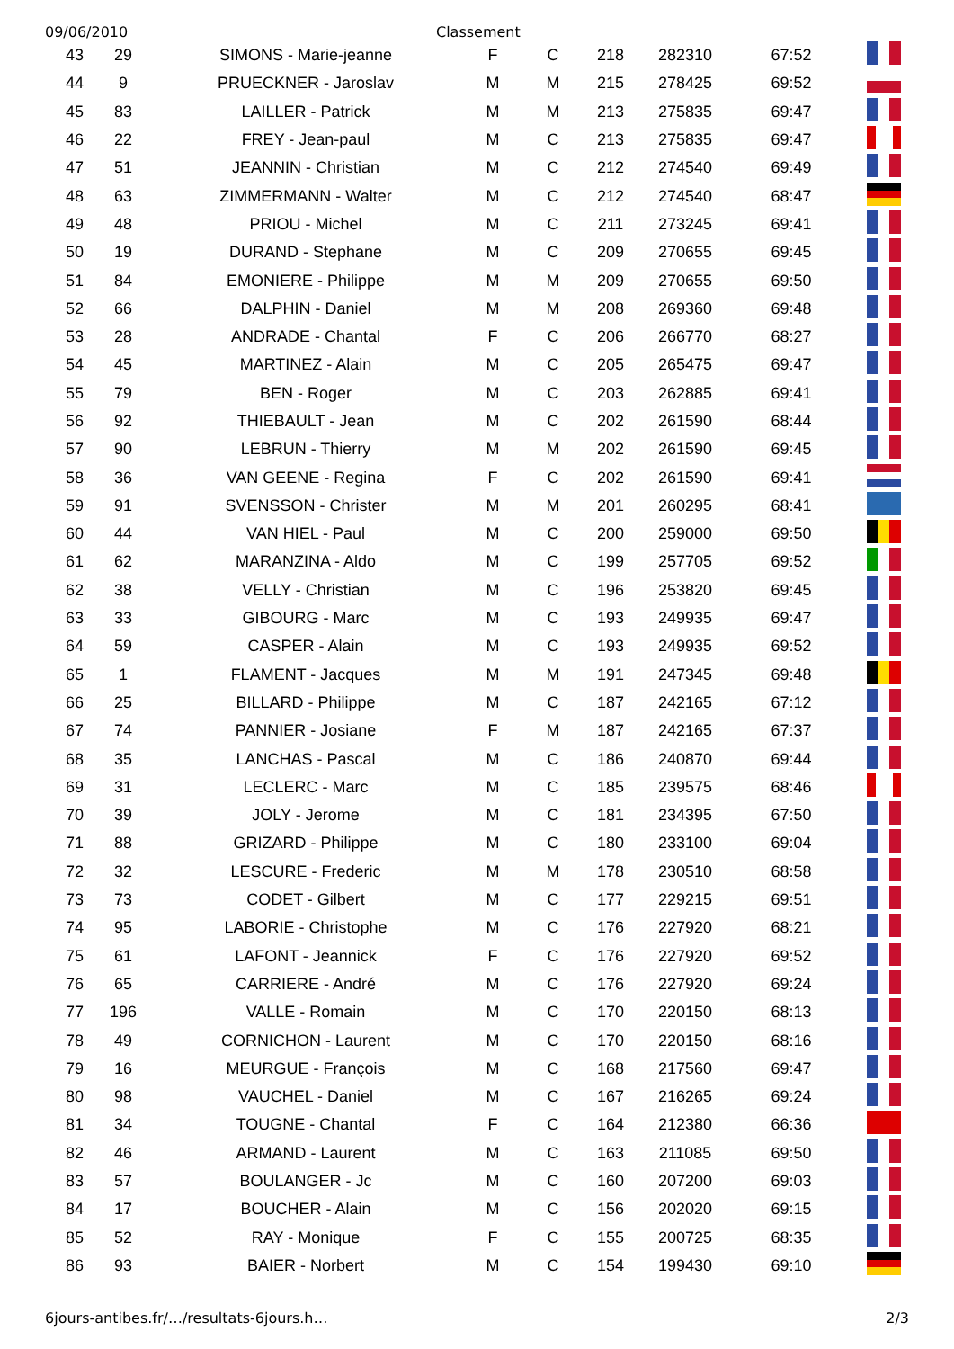09/06/2010 Classement
| 43 | 29 | SIMONS - Marie-jeanne | F | C | 218 | 282310 | 67:52 | |
| 44 | 9 | PRUECKNER - Jaroslav | M | M | 215 | 278425 | 69:52 | |
| 45 | 83 | LAILLER - Patrick | M | M | 213 | 275835 | 69:47 | |
| 46 | 22 | FREY - Jean-paul | M | C | 213 | 275835 | 69:47 | |
| 47 | 51 | JEANNIN - Christian | M | C | 212 | 274540 | 69:49 | |
| 48 | 63 | ZIMMERMANN - Walter | M | C | 212 | 274540 | 68:47 | |
| 49 | 48 | PRIOU - Michel | M | C | 211 | 273245 | 69:41 | |
| 50 | 19 | DURAND - Stephane | M | C | 209 | 270655 | 69:45 | |
| 51 | 84 | EMONIERE - Philippe | M | M | 209 | 270655 | 69:50 | |
| 52 | 66 | DALPHIN - Daniel | M | M | 208 | 269360 | 69:48 | |
| 53 | 28 | ANDRADE - Chantal | F | C | 206 | 266770 | 68:27 | |
| 54 | 45 | MARTINEZ - Alain | M | C | 205 | 265475 | 69:47 | |
| 55 | 79 | BEN - Roger | M | C | 203 | 262885 | 69:41 | |
| 56 | 92 | THIEBAULT - Jean | M | C | 202 | 261590 | 68:44 | |
| 57 | 90 | LEBRUN - Thierry | M | M | 202 | 261590 | 69:45 | |
| 58 | 36 | VAN GEENE - Regina | F | C | 202 | 261590 | 69:41 | |
| 59 | 91 | SVENSSON - Christer | M | M | 201 | 260295 | 68:41 | |
| 60 | 44 | VAN HIEL - Paul | M | C | 200 | 259000 | 69:50 | |
| 61 | 62 | MARANZINA - Aldo | M | C | 199 | 257705 | 69:52 | |
| 62 | 38 | VELLY - Christian | M | C | 196 | 253820 | 69:45 | |
| 63 | 33 | GIBOURG - Marc | M | C | 193 | 249935 | 69:47 | |
| 64 | 59 | CASPER - Alain | M | C | 193 | 249935 | 69:52 | |
| 65 | 1 | FLAMENT - Jacques | M | M | 191 | 247345 | 69:48 | |
| 66 | 25 | BILLARD - Philippe | M | C | 187 | 242165 | 67:12 | |
| 67 | 74 | PANNIER - Josiane | F | M | 187 | 242165 | 67:37 | |
| 68 | 35 | LANCHAS - Pascal | M | C | 186 | 240870 | 69:44 | |
| 69 | 31 | LECLERC - Marc | M | C | 185 | 239575 | 68:46 | |
| 70 | 39 | JOLY - Jerome | M | C | 181 | 234395 | 67:50 | |
| 71 | 88 | GRIZARD - Philippe | M | C | 180 | 233100 | 69:04 | |
| 72 | 32 | LESCURE - Frederic | M | M | 178 | 230510 | 68:58 | |
| 73 | 73 | CODET - Gilbert | M | C | 177 | 229215 | 69:51 | |
| 74 | 95 | LABORIE - Christophe | M | C | 176 | 227920 | 68:21 | |
| 75 | 61 | LAFONT - Jeannick | F | C | 176 | 227920 | 69:52 | |
| 76 | 65 | CARRIERE - André | M | C | 176 | 227920 | 69:24 | |
| 77 | 196 | VALLE - Romain | M | C | 170 | 220150 | 68:13 | |
| 78 | 49 | CORNICHON - Laurent | M | C | 170 | 220150 | 68:16 | |
| 79 | 16 | MEURGUE - François | M | C | 168 | 217560 | 69:47 | |
| 80 | 98 | VAUCHEL - Daniel | M | C | 167 | 216265 | 69:24 | |
| 81 | 34 | TOUGNE - Chantal | F | C | 164 | 212380 | 66:36 | |
| 82 | 46 | ARMAND - Laurent | M | C | 163 | 211085 | 69:50 | |
| 83 | 57 | BOULANGER - Jc | M | C | 160 | 207200 | 69:03 | |
| 84 | 17 | BOUCHER - Alain | M | C | 156 | 202020 | 69:15 | |
| 85 | 52 | RAY - Monique | F | C | 155 | 200725 | 68:35 | |
| 86 | 93 | BAIER - Norbert | M | C | 154 | 199430 | 69:10 | |
6jours-antibes.fr/…/resultats-6jours.h… 2/3